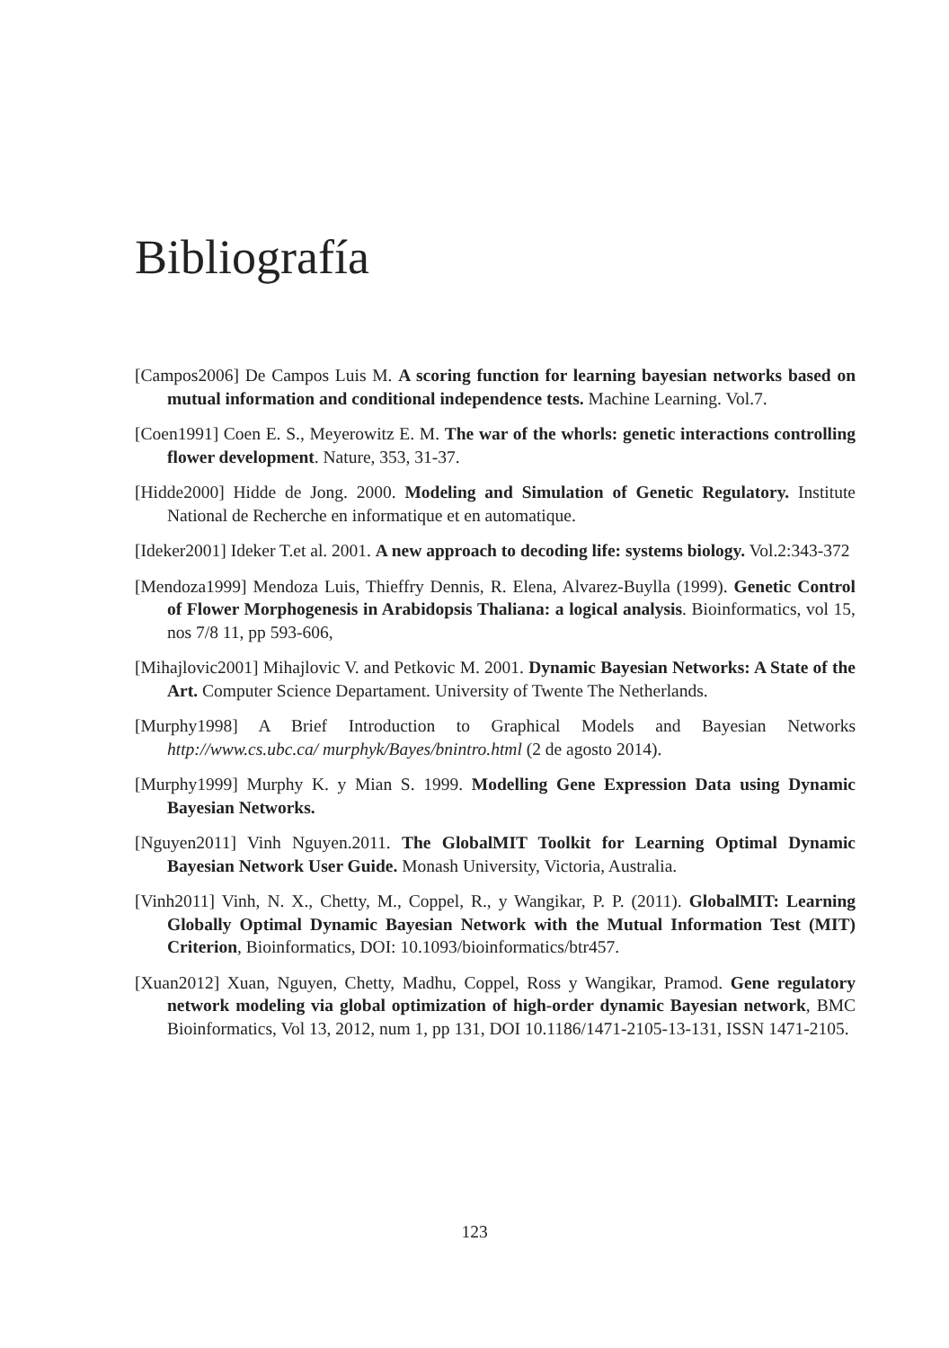Bibliografía
[Campos2006] De Campos Luis M. A scoring function for learning bayesian networks based on mutual information and conditional independence tests. Machine Learning. Vol.7.
[Coen1991] Coen E. S., Meyerowitz E. M. The war of the whorls: genetic interactions controlling flower development. Nature, 353, 31-37.
[Hidde2000] Hidde de Jong. 2000. Modeling and Simulation of Genetic Regulatory. Institute National de Recherche en informatique et en automatique.
[Ideker2001] Ideker T.et al. 2001. A new approach to decoding life: systems biology. Vol.2:343-372
[Mendoza1999] Mendoza Luis, Thieffry Dennis, R. Elena, Alvarez-Buylla (1999). Genetic Control of Flower Morphogenesis in Arabidopsis Thaliana: a logical analysis. Bioinformatics, vol 15, nos 7/8 11, pp 593-606,
[Mihajlovic2001] Mihajlovic V. and Petkovic M. 2001. Dynamic Bayesian Networks: A State of the Art. Computer Science Departament. University of Twente The Netherlands.
[Murphy1998] A Brief Introduction to Graphical Models and Bayesian Networks http://www.cs.ubc.ca/ murphyk/Bayes/bnintro.html (2 de agosto 2014).
[Murphy1999] Murphy K. y Mian S. 1999. Modelling Gene Expression Data using Dynamic Bayesian Networks.
[Nguyen2011] Vinh Nguyen.2011. The GlobalMIT Toolkit for Learning Optimal Dynamic Bayesian Network User Guide. Monash University, Victoria, Australia.
[Vinh2011] Vinh, N. X., Chetty, M., Coppel, R., y Wangikar, P. P. (2011). GlobalMIT: Learning Globally Optimal Dynamic Bayesian Network with the Mutual Information Test (MIT) Criterion, Bioinformatics, DOI: 10.1093/bioinformatics/btr457.
[Xuan2012] Xuan, Nguyen, Chetty, Madhu, Coppel, Ross y Wangikar, Pramod. Gene regulatory network modeling via global optimization of high-order dynamic Bayesian network, BMC Bioinformatics, Vol 13, 2012, num 1, pp 131, DOI 10.1186/1471-2105-13-131, ISSN 1471-2105.
123